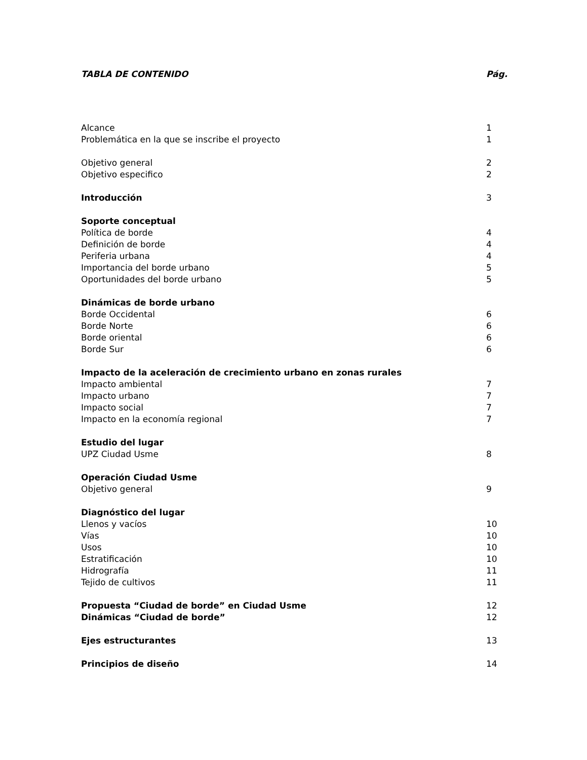TABLA DE CONTENIDO Pág.
Alcance 1
Problemática en la que se inscribe el proyecto 1
Objetivo general 2
Objetivo especifico 2
Introducción 3
Soporte conceptual
Política de borde 4
Definición de borde 4
Periferia urbana 4
Importancia del borde urbano 5
Oportunidades del borde urbano 5
Dinámicas de borde urbano
Borde Occidental 6
Borde Norte 6
Borde oriental 6
Borde Sur 6
Impacto de la aceleración de crecimiento urbano en zonas rurales
Impacto ambiental 7
Impacto urbano 7
Impacto social 7
Impacto en la economía regional 7
Estudio del lugar
UPZ Ciudad Usme 8
Operación Ciudad Usme
Objetivo general 9
Diagnóstico del lugar
Llenos y vacíos 10
Vías 10
Usos 10
Estratificación 10
Hidrografía 11
Tejido de cultivos 11
Propuesta “Ciudad de borde” en Ciudad Usme 12
Dinámicas “Ciudad de borde” 12
Ejes estructurantes 13
Principios de diseño 14